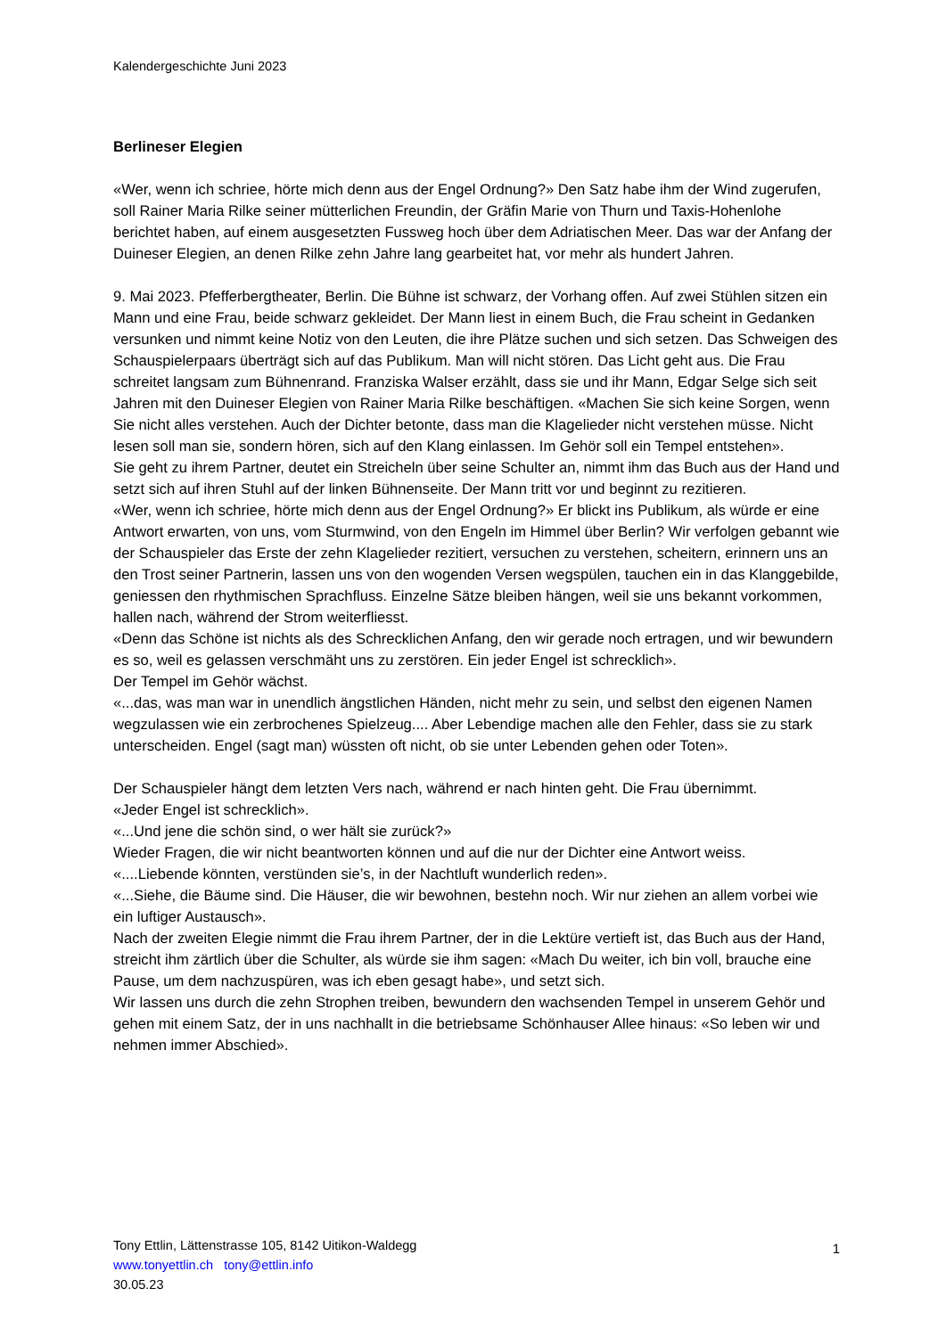Kalendergeschichte Juni 2023
Berlineser Elegien
«Wer, wenn ich schriee, hörte mich denn aus der Engel Ordnung?» Den Satz habe ihm der Wind zugerufen, soll Rainer Maria Rilke seiner mütterlichen Freundin, der Gräfin Marie von Thurn und Taxis-Hohenlohe berichtet haben, auf einem ausgesetzten Fussweg hoch über dem Adriatischen Meer. Das war der Anfang der Duineser Elegien, an denen Rilke zehn Jahre lang gearbeitet hat, vor mehr als hundert Jahren.
9. Mai 2023. Pfefferbergtheater, Berlin. Die Bühne ist schwarz, der Vorhang offen. Auf zwei Stühlen sitzen ein Mann und eine Frau, beide schwarz gekleidet. Der Mann liest in einem Buch, die Frau scheint in Gedanken versunken und nimmt keine Notiz von den Leuten, die ihre Plätze suchen und sich setzen. Das Schweigen des Schauspielerpaars überträgt sich auf das Publikum. Man will nicht stören. Das Licht geht aus. Die Frau schreitet langsam zum Bühnenrand. Franziska Walser erzählt, dass sie und ihr Mann, Edgar Selge sich seit Jahren mit den Duineser Elegien von Rainer Maria Rilke beschäftigen. «Machen Sie sich keine Sorgen, wenn Sie nicht alles verstehen. Auch der Dichter betonte, dass man die Klagelieder nicht verstehen müsse. Nicht lesen soll man sie, sondern hören, sich auf den Klang einlassen. Im Gehör soll ein Tempel entstehen».
Sie geht zu ihrem Partner, deutet ein Streicheln über seine Schulter an, nimmt ihm das Buch aus der Hand und setzt sich auf ihren Stuhl auf der linken Bühnenseite. Der Mann tritt vor und beginnt zu rezitieren.
«Wer, wenn ich schriee, hörte mich denn aus der Engel Ordnung?» Er blickt ins Publikum, als würde er eine Antwort erwarten, von uns, vom Sturmwind, von den Engeln im Himmel über Berlin? Wir verfolgen gebannt wie der Schauspieler das Erste der zehn Klagelieder rezitiert, versuchen zu verstehen, scheitern, erinnern uns an den Trost seiner Partnerin, lassen uns von den wogenden Versen wegspülen, tauchen ein in das Klanggebilde, geniessen den rhythmischen Sprachfluss. Einzelne Sätze bleiben hängen, weil sie uns bekannt vorkommen, hallen nach, während der Strom weiterfliesst.
«Denn das Schöne ist nichts als des Schrecklichen Anfang, den wir gerade noch ertragen, und wir bewundern es so, weil es gelassen verschmäht uns zu zerstören. Ein jeder Engel ist schrecklich».
Der Tempel im Gehör wächst.
«...das, was man war in unendlich ängstlichen Händen, nicht mehr zu sein, und selbst den eigenen Namen wegzulassen wie ein zerbrochenes Spielzeug.... Aber Lebendige machen alle den Fehler, dass sie zu stark unterscheiden. Engel (sagt man) wüssten oft nicht, ob sie unter Lebenden gehen oder Toten».
Der Schauspieler hängt dem letzten Vers nach, während er nach hinten geht. Die Frau übernimmt.
«Jeder Engel ist schrecklich».
«...Und jene die schön sind, o wer hält sie zurück?»
Wieder Fragen, die wir nicht beantworten können und auf die nur der Dichter eine Antwort weiss.
«....Liebende könnten, verstünden sie’s, in der Nachtluft wunderlich reden».
«...Siehe, die Bäume sind. Die Häuser, die wir bewohnen, bestehn noch. Wir nur ziehen an allem vorbei wie ein luftiger Austausch».
Nach der zweiten Elegie nimmt die Frau ihrem Partner, der in die Lektüre vertieft ist, das Buch aus der Hand, streicht ihm zärtlich über die Schulter, als würde sie ihm sagen: «Mach Du weiter, ich bin voll, brauche eine Pause, um dem nachzuspüren, was ich eben gesagt habe», und setzt sich.
Wir lassen uns durch die zehn Strophen treiben, bewundern den wachsenden Tempel in unserem Gehör und gehen mit einem Satz, der in uns nachhallt in die betriebsame Schönhauser Allee hinaus: «So leben wir und nehmen immer Abschied».
1
Tony Ettlin, Lättenstrasse 105, 8142 Uitikon-Waldegg
www.tonyettlin.ch tony@ettlin.info
30.05.23